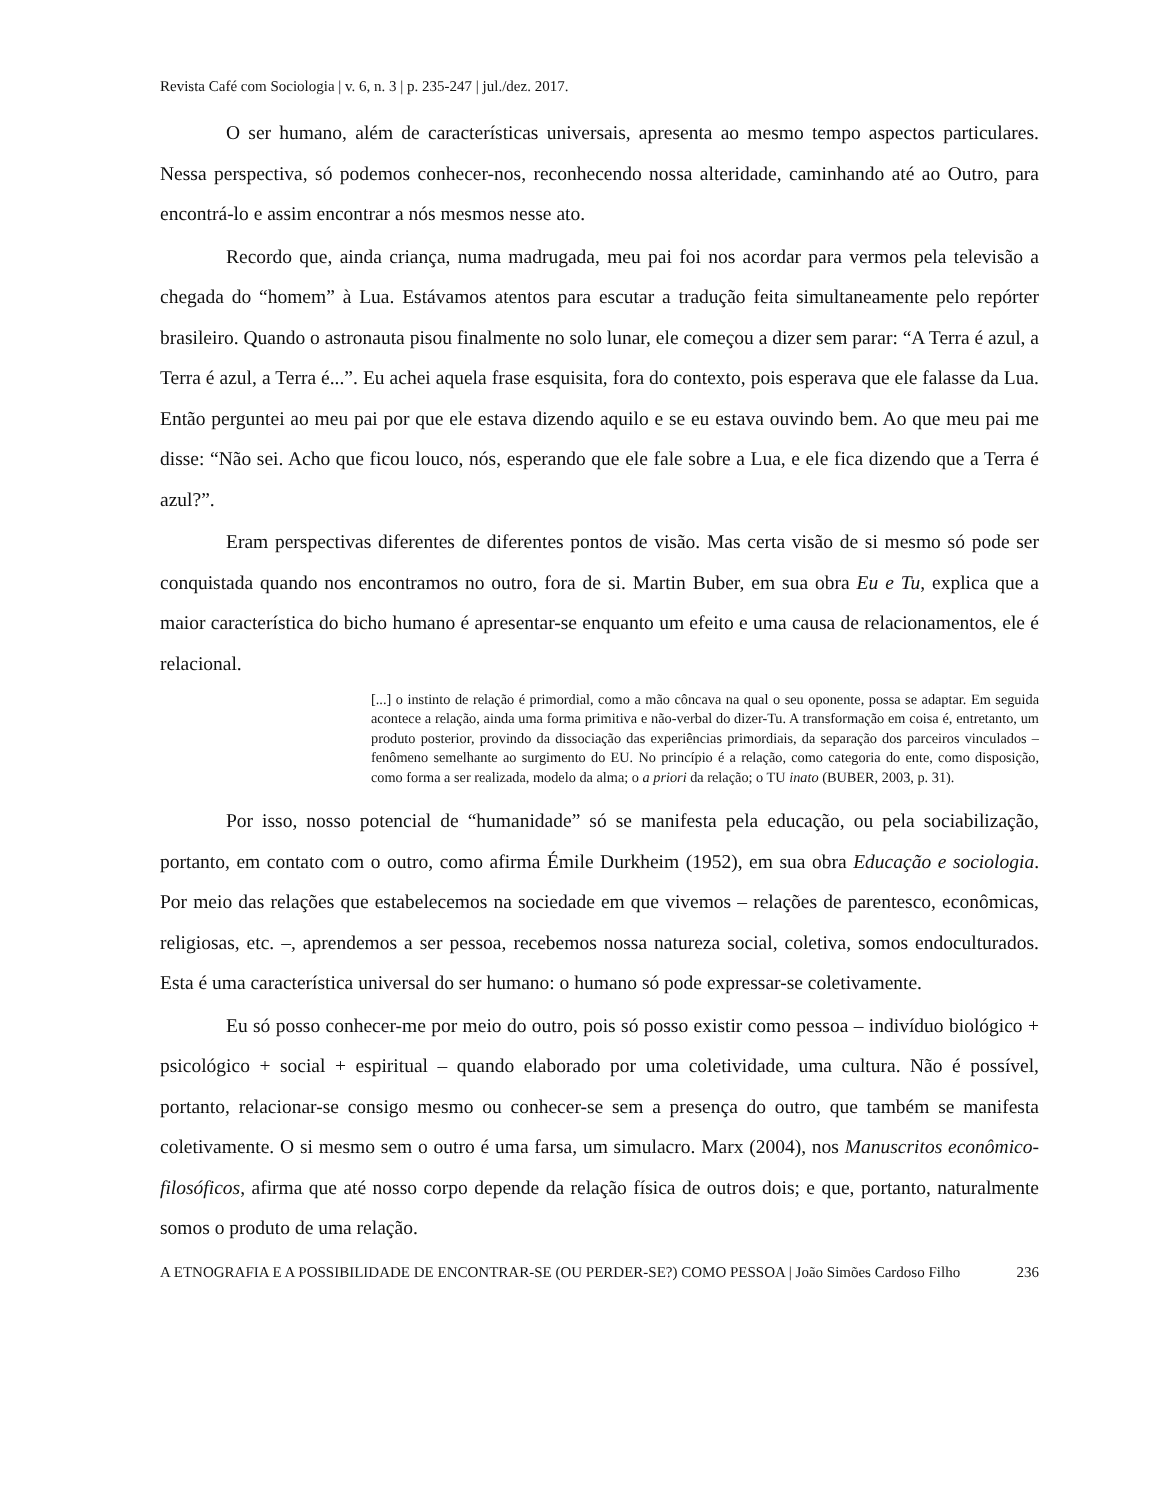Revista Café com Sociologia | v. 6, n. 3 | p. 235-247 | jul./dez. 2017.
O ser humano, além de características universais, apresenta ao mesmo tempo aspectos particulares. Nessa perspectiva, só podemos conhecer-nos, reconhecendo nossa alteridade, caminhando até ao Outro, para encontrá-lo e assim encontrar a nós mesmos nesse ato.
Recordo que, ainda criança, numa madrugada, meu pai foi nos acordar para vermos pela televisão a chegada do “homem” à Lua. Estávamos atentos para escutar a tradução feita simultaneamente pelo repórter brasileiro. Quando o astronauta pisou finalmente no solo lunar, ele começou a dizer sem parar: “A Terra é azul, a Terra é azul, a Terra é...”. Eu achei aquela frase esquisita, fora do contexto, pois esperava que ele falasse da Lua. Então perguntei ao meu pai por que ele estava dizendo aquilo e se eu estava ouvindo bem. Ao que meu pai me disse: “Não sei. Acho que ficou louco, nós, esperando que ele fale sobre a Lua, e ele fica dizendo que a Terra é azul?”.
Eram perspectivas diferentes de diferentes pontos de visão. Mas certa visão de si mesmo só pode ser conquistada quando nos encontramos no outro, fora de si. Martin Buber, em sua obra Eu e Tu, explica que a maior característica do bicho humano é apresentar-se enquanto um efeito e uma causa de relacionamentos, ele é relacional.
[...] o instinto de relação é primordial, como a mão côncava na qual o seu oponente, possa se adaptar. Em seguida acontece a relação, ainda uma forma primitiva e não-verbal do dizer-Tu. A transformação em coisa é, entretanto, um produto posterior, provindo da dissociação das experiências primordiais, da separação dos parceiros vinculados – fenômeno semelhante ao surgimento do EU. No princípio é a relação, como categoria do ente, como disposição, como forma a ser realizada, modelo da alma; o a priori da relação; o TU inato (BUBER, 2003, p. 31).
Por isso, nosso potencial de “humanidade” só se manifesta pela educação, ou pela sociabilização, portanto, em contato com o outro, como afirma Émile Durkheim (1952), em sua obra Educação e sociologia. Por meio das relações que estabelecemos na sociedade em que vivemos – relações de parentesco, econômicas, religiosas, etc. –, aprendemos a ser pessoa, recebemos nossa natureza social, coletiva, somos endoculturados. Esta é uma característica universal do ser humano: o humano só pode expressar-se coletivamente.
Eu só posso conhecer-me por meio do outro, pois só posso existir como pessoa – indivíduo biológico + psicológico + social + espiritual – quando elaborado por uma coletividade, uma cultura. Não é possível, portanto, relacionar-se consigo mesmo ou conhecer-se sem a presença do outro, que também se manifesta coletivamente. O si mesmo sem o outro é uma farsa, um simulacro. Marx (2004), nos Manuscritos econômico-filosóficos, afirma que até nosso corpo depende da relação física de outros dois; e que, portanto, naturalmente somos o produto de uma relação.
A ETNOGRAFIA E A POSSIBILIDADE DE ENCONTRAR-SE (OU PERDER-SE?) COMO PESSOA | João Simões Cardoso Filho 236